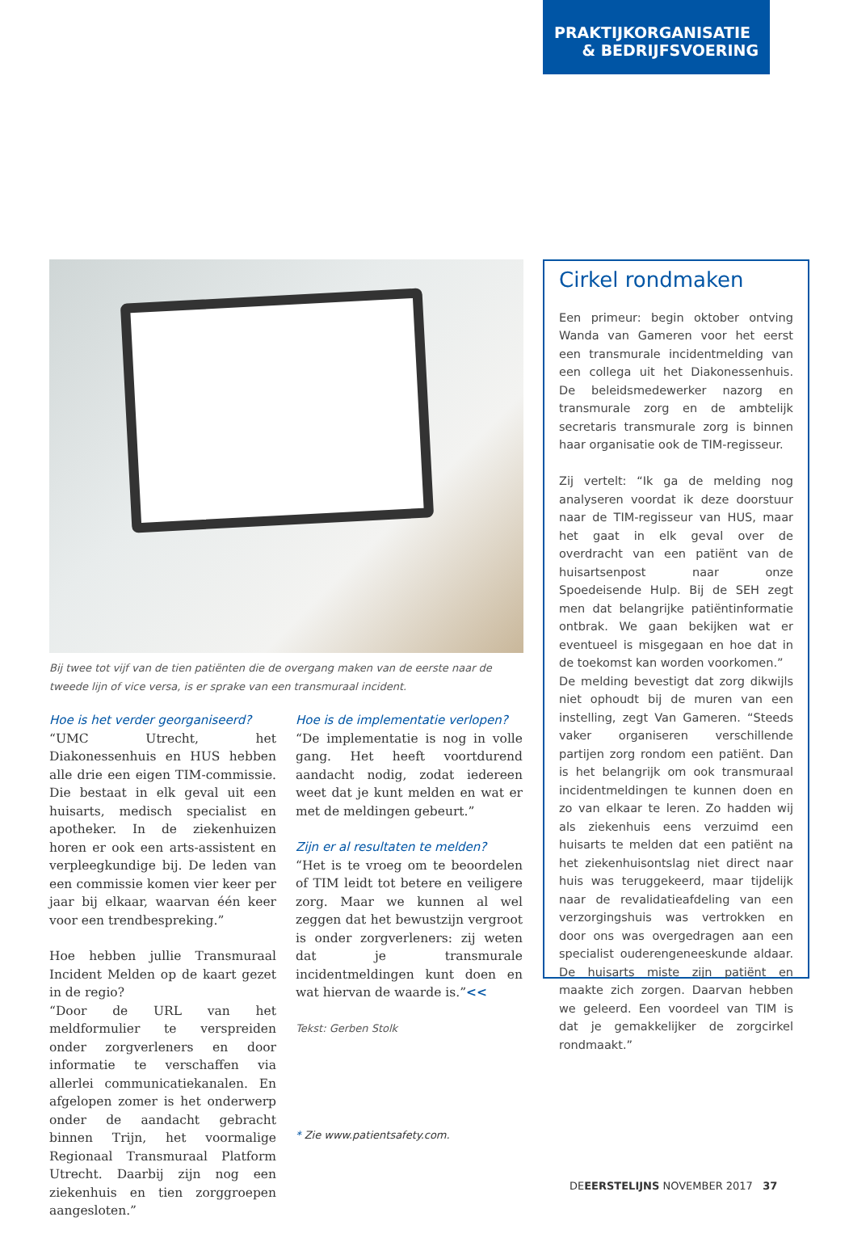PRAKTIJKORGANISATIE
& BEDRIJFSVOERING
Bij twee tot vijf van de tien patiënten die de overgang maken van de eerste naar de tweede lijn of vice versa, is er sprake van een transmuraal incident.
Hoe is het verder georganiseerd?
“UMC Utrecht, het Diakonessenhuis en HUS hebben alle drie een eigen TIM-commissie. Die bestaat in elk geval uit een huisarts, medisch specialist en apotheker. In de ziekenhuizen horen er ook een arts-assistent en verpleegkundige bij. De leden van een commissie komen vier keer per jaar bij elkaar, waarvan één keer voor een trendbespreking.”
Hoe hebben jullie Transmuraal Incident Melden op de kaart gezet in de regio?
“Door de URL van het meldformulier te verspreiden onder zorgverleners en door informatie te verschaffen via allerlei communicatiekanalen. En afgelopen zomer is het onderwerp onder de aandacht gebracht binnen Trijn, het voormalige Regionaal Transmuraal Platform Utrecht. Daarbij zijn nog een ziekenhuis en tien zorggroepen aangesloten.”
Hoe is de implementatie verlopen?
“De implementatie is nog in volle gang. Het heeft voortdurend aandacht nodig, zodat iedereen weet dat je kunt melden en wat er met de meldingen gebeurt.”
Zijn er al resultaten te melden?
“Het is te vroeg om te beoordelen of TIM leidt tot betere en veiligere zorg. Maar we kunnen al wel zeggen dat het bewustzijn vergroot is onder zorgverleners: zij weten dat je transmurale incidentmeldingen kunt doen en wat hiervan de waarde is.”<<
Tekst: Gerben Stolk
* Zie www.patientsafety.com.
Cirkel rondmaken
Een primeur: begin oktober ontving Wanda van Gameren voor het eerst een transmurale incidentmelding van een collega uit het Diakonessenhuis. De beleidsmedewerker nazorg en transmurale zorg en de ambtelijk secretaris transmurale zorg is binnen haar organisatie ook de TIM-regisseur.
Zij vertelt: “Ik ga de melding nog analyseren voordat ik deze doorstuur naar de TIM-regisseur van HUS, maar het gaat in elk geval over de overdracht van een patiënt van de huisartsenpost naar onze Spoedeisende Hulp. Bij de SEH zegt men dat belangrijke patiëntinformatie ontbrak. We gaan bekijken wat er eventueel is misgegaan en hoe dat in de toekomst kan worden voorkomen.”
De melding bevestigt dat zorg dikwijls niet ophoudt bij de muren van een instelling, zegt Van Gameren. “Steeds vaker organiseren verschillende partijen zorg rondom een patiënt. Dan is het belangrijk om ook transmuraal incidentmeldingen te kunnen doen en zo van elkaar te leren. Zo hadden wij als ziekenhuis eens verzuimd een huisarts te melden dat een patiënt na het ziekenhuisontslag niet direct naar huis was teruggekeerd, maar tijdelijk naar de revalidatieafdeling van een verzorgingshuis was vertrokken en door ons was overgedragen aan een specialist ouderengeneeskunde aldaar. De huisarts miste zijn patiënt en maakte zich zorgen. Daarvan hebben we geleerd. Een voordeel van TIM is dat je gemakkelijker de zorgcirkel rondmaakt.”
DEEERSTELIJNS NOVEMBER 2017 37